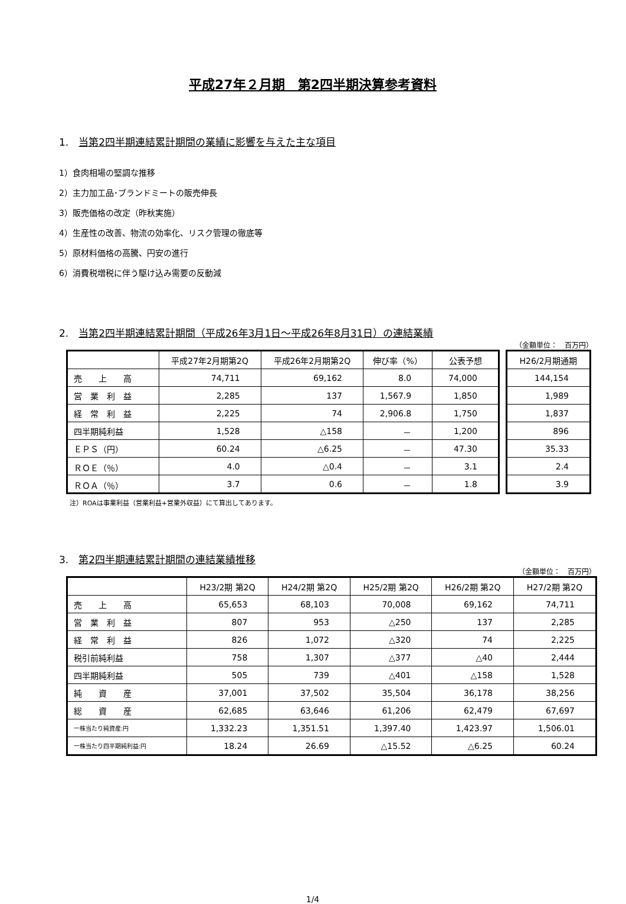平成27年２月期　第2四半期決算参考資料
1.　当第2四半期連結累計期間の業績に影響を与えた主な項目
1）食肉相場の堅調な推移
2）主力加工品･ブランドミートの販売伸長
3）販売価格の改定（昨秋実施）
4）生産性の改善、物流の効率化、リスク管理の徹底等
5）原材料価格の高騰、円安の進行
6）消費税増税に伴う駆け込み需要の反動減
2.　当第2四半期連結累計期間（平成26年3月1日～平成26年8月31日）の連結業績
（金額単位：　百万円）
| | 平成27年2月期第2Q | 平成26年2月期第2Q | 伸び率（%） | 公表予想 |
| --- | --- | --- | --- | --- |
| 売 上 高 | 74,711 | 69,162 | 8.0 | 74,000 |
| 営 業 利 益 | 2,285 | 137 | 1,567.9 | 1,850 |
| 経 常 利 益 | 2,225 | 74 | 2,906.8 | 1,750 |
| 四半期純利益 | 1,528 | △158 | － | 1,200 |
| ＥＰＳ（円） | 60.24 | △6.25 | － | 47.30 |
| ＲＯＥ（％） | 4.0 | △0.4 | － | 3.1 |
| ＲＯＡ（％） | 3.7 | 0.6 | － | 1.8 |
| H26/2月期通期 |
| --- |
| 144,154 |
| 1,989 |
| 1,837 |
| 896 |
| 35.33 |
| 2.4 |
| 3.9 |
注）ROAは事業利益（営業利益+営業外収益）にて算出してあります。
3.　第2四半期連結累計期間の連結業績推移
（金額単位：　百万円）
| | H23/2期 第2Q | H24/2期 第2Q | H25/2期 第2Q | H26/2期 第2Q | H27/2期 第2Q |
| --- | --- | --- | --- | --- | --- |
| 売 上 高 | 65,653 | 68,103 | 70,008 | 69,162 | 74,711 |
| 営 業 利 益 | 807 | 953 | △250 | 137 | 2,285 |
| 経 常 利 益 | 826 | 1,072 | △320 | 74 | 2,225 |
| 税引前純利益 | 758 | 1,307 | △377 | △40 | 2,444 |
| 四半期純利益 | 505 | 739 | △401 | △158 | 1,528 |
| 純 資 産 | 37,001 | 37,502 | 35,504 | 36,178 | 38,256 |
| 総 資 産 | 62,685 | 63,646 | 61,206 | 62,479 | 67,697 |
| 一株当たり純資産:円 | 1,332.23 | 1,351.51 | 1,397.40 | 1,423.97 | 1,506.01 |
| 一株当たり四半期純利益:円 | 18.24 | 26.69 | △15.52 | △6.25 | 60.24 |
1/4